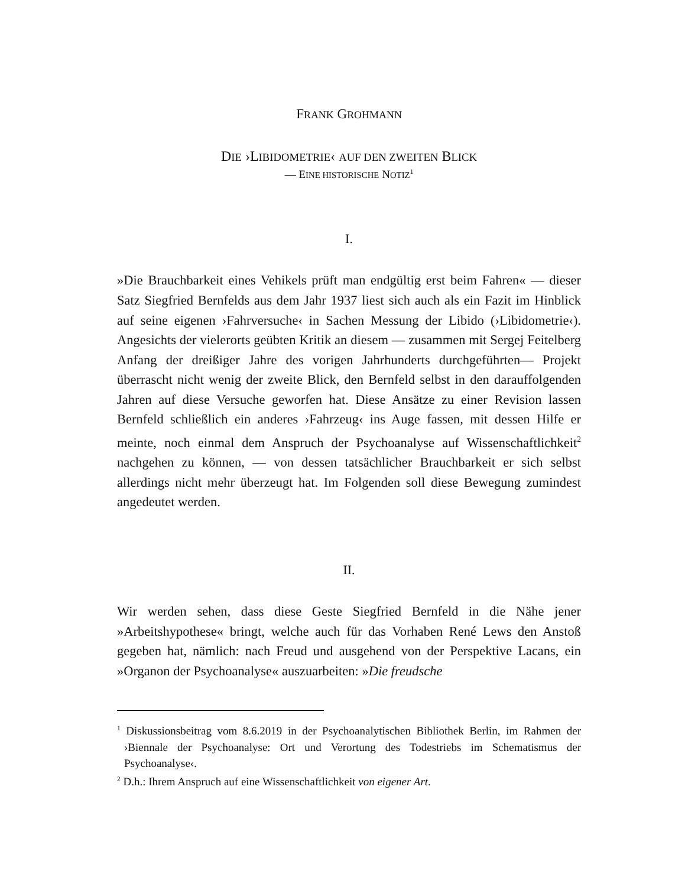FRANK GROHMANN
DIE ›LIBIDOMETRIE‹ AUF DEN ZWEITEN BLICK
— EINE HISTORISCHE NOTIZ<sup>1</sup>
I.
»Die Brauchbarkeit eines Vehikels prüft man endgültig erst beim Fahren« — dieser Satz Siegfried Bernfelds aus dem Jahr 1937 liest sich auch als ein Fazit im Hinblick auf seine eigenen ›Fahrversuche‹ in Sachen Messung der Libido (›Libidometrie‹). Angesichts der vielerorts geübten Kritik an diesem — zusammen mit Sergej Feitelberg Anfang der dreißiger Jahre des vorigen Jahrhunderts durchgeführten— Projekt überrascht nicht wenig der zweite Blick, den Bernfeld selbst in den darauffolgenden Jahren auf diese Versuche geworfen hat. Diese Ansätze zu einer Revision lassen Bernfeld schließlich ein anderes ›Fahrzeug‹ ins Auge fassen, mit dessen Hilfe er meinte, noch einmal dem Anspruch der Psychoanalyse auf Wissenschaftlichkeit<sup>2</sup> nachgehen zu können, — von dessen tatsächlicher Brauchbarkeit er sich selbst allerdings nicht mehr überzeugt hat. Im Folgenden soll diese Bewegung zumindest angedeutet werden.
II.
Wir werden sehen, dass diese Geste Siegfried Bernfeld in die Nähe jener »Arbeitshypothese« bringt, welche auch für das Vorhaben René Lews den Anstoß gegeben hat, nämlich: nach Freud und ausgehend von der Perspektive Lacans, ein »Organon der Psychoanalyse« auszuarbeiten: »Die freudsche
<sup>1</sup> Diskussionsbeitrag vom 8.6.2019 in der Psychoanalytischen Bibliothek Berlin, im Rahmen der ›Biennale der Psychoanalyse: Ort und Verortung des Todestriebs im Schematismus der Psychoanalyse‹.
<sup>2</sup> D.h.: Ihrem Anspruch auf eine Wissenschaftlichkeit von eigener Art.